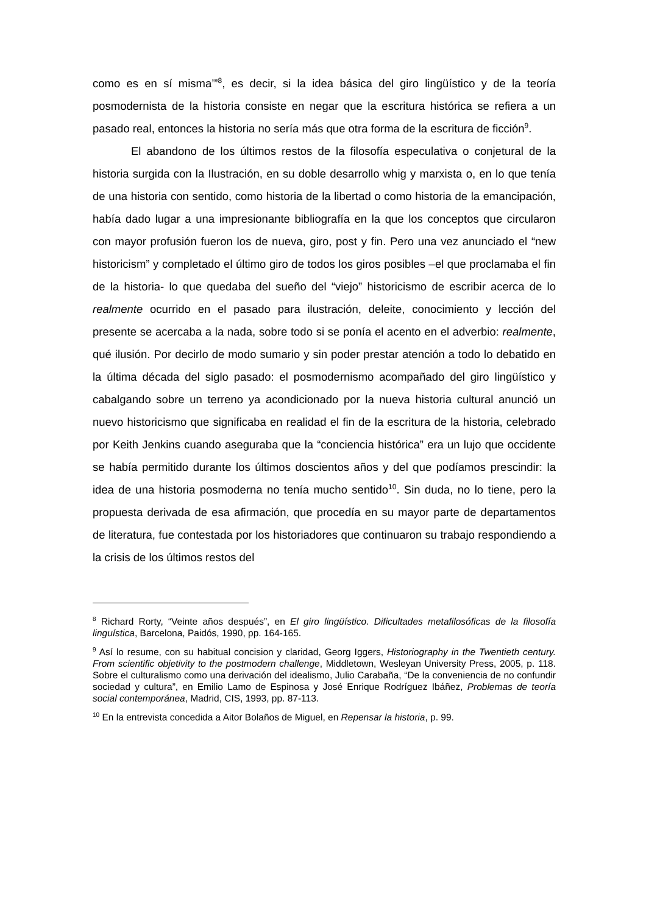como es en sí misma’”<sup>8</sup>, es decir, si la idea básica del giro lingüístico y de la teoría posmodernista de la historia consiste en negar que la escritura histórica se refiera a un pasado real, entonces la historia no sería más que otra forma de la escritura de ficción<sup>9</sup>.
El abandono de los últimos restos de la filosofía especulativa o conjetural de la historia surgida con la Ilustración, en su doble desarrollo whig y marxista o, en lo que tenía de una historia con sentido, como historia de la libertad o como historia de la emancipación, había dado lugar a una impresionante bibliografía en la que los conceptos que circularon con mayor profusión fueron los de nueva, giro, post y fin. Pero una vez anunciado el “new historicism” y completado el último giro de todos los giros posibles –el que proclamaba el fin de la historia- lo que quedaba del sueño del “viejo” historicismo de escribir acerca de lo realmente ocurrido en el pasado para ilustración, deleite, conocimiento y lección del presente se acercaba a la nada, sobre todo si se ponía el acento en el adverbio: realmente, qué ilusión. Por decirlo de modo sumario y sin poder prestar atención a todo lo debatido en la última década del siglo pasado: el posmodernismo acompañado del giro lingüístico y cabalgando sobre un terreno ya acondicionado por la nueva historia cultural anunció un nuevo historicismo que significaba en realidad el fin de la escritura de la historia, celebrado por Keith Jenkins cuando aseguraba que la “conciencia histórica” era un lujo que occidente se había permitido durante los últimos doscientos años y del que podíamos prescindir: la idea de una historia posmoderna no tenía mucho sentido<sup>10</sup>. Sin duda, no lo tiene, pero la propuesta derivada de esa afirmación, que procedía en su mayor parte de departamentos de literatura, fue contestada por los historiadores que continuaron su trabajo respondiendo a la crisis de los últimos restos del
<sup>8</sup> Richard Rorty, “Veinte años después”, en El giro lingüístico. Dificultades metafilosóficas de la filosofía linguística, Barcelona, Paidós, 1990, pp. 164-165.
<sup>9</sup> Así lo resume, con su habitual concision y claridad, Georg Iggers, Historiography in the Twentieth century. From scientific objetivity to the postmodern challenge, Middletown, Wesleyan University Press, 2005, p. 118. Sobre el culturalismo como una derivación del idealismo, Julio Carabaña, “De la conveniencia de no confundir sociedad y cultura”, en Emilio Lamo de Espinosa y José Enrique Rodríguez Ibáñez, Problemas de teoría social contemporánea, Madrid, CIS, 1993, pp. 87-113.
<sup>10</sup> En la entrevista concedida a Aitor Bolaños de Miguel, en Repensar la historia, p. 99.